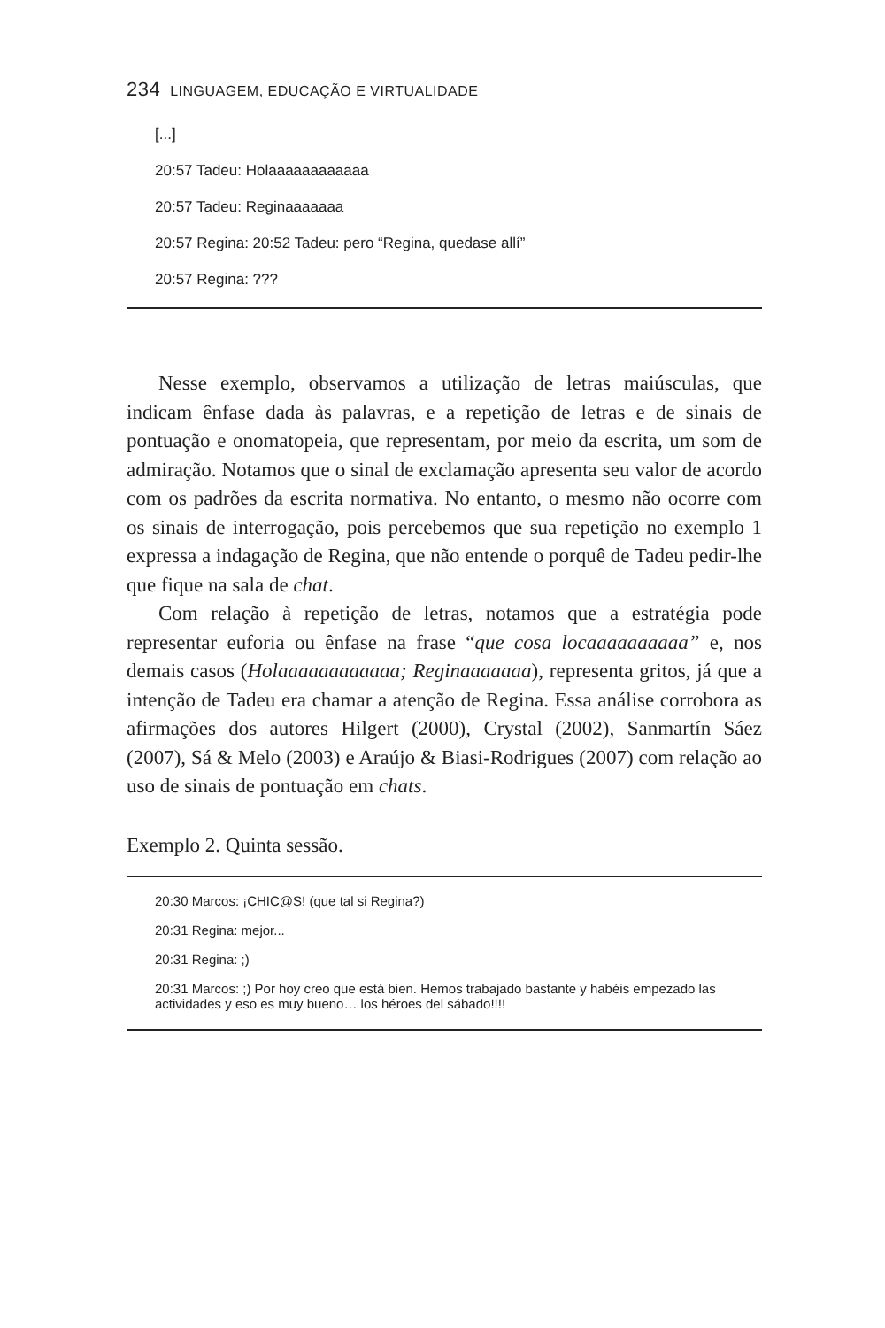234 LINGUAGEM, EDUCAÇÃO E VIRTUALIDADE
[...]
20:57 Tadeu: Holaaaaaaaaaaaa
20:57 Tadeu: Reginaaaaaaa
20:57 Regina: 20:52 Tadeu: pero “Regina, quedase allí”
20:57 Regina: ???
Nesse exemplo, observamos a utilização de letras maiúsculas, que indicam ênfase dada às palavras, e a repetição de letras e de sinais de pontuação e onomatopeia, que representam, por meio da escrita, um som de admiração. Notamos que o sinal de exclamação apresenta seu valor de acordo com os padrões da escrita normativa. No entanto, o mesmo não ocorre com os sinais de interrogação, pois percebemos que sua repetição no exemplo 1 expressa a indagação de Regina, que não entende o porquê de Tadeu pedir-lhe que fique na sala de chat.
Com relação à repetição de letras, notamos que a estratégia pode representar euforia ou ênfase na frase “que cosa locaaaaaaaaaa” e, nos demais casos (Holaaaaaaaaaaaa; Reginaaaaaaa), representa gritos, já que a intenção de Tadeu era chamar a atenção de Regina. Essa análise corrobora as afirmações dos autores Hilgert (2000), Crystal (2002), Sanmartín Sáez (2007), Sá & Melo (2003) e Araújo & Biasi-Rodrigues (2007) com relação ao uso de sinais de pontuação em chats.
Exemplo 2. Quinta sessão.
20:30 Marcos: ¡CHIC@S! (que tal si Regina?)
20:31 Regina: mejor...
20:31 Regina: ;)
20:31 Marcos: ;) Por hoy creo que está bien. Hemos trabajado bastante y habéis empezado las actividades y eso es muy bueno… los héroes del sábado!!!!